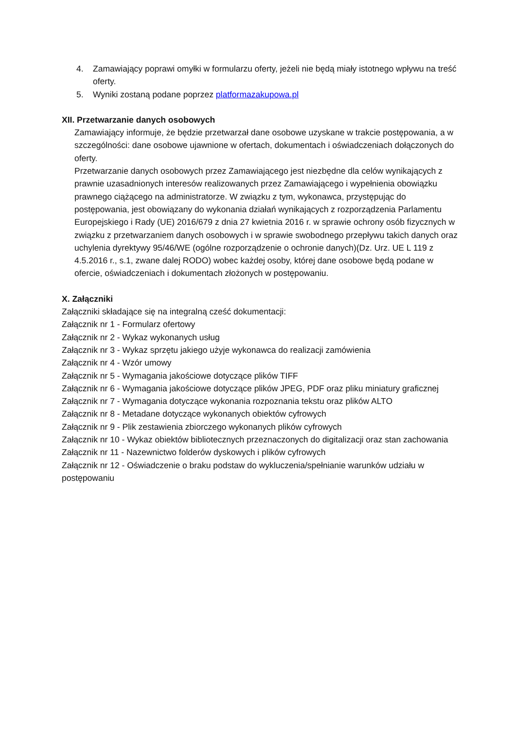4. Zamawiający poprawi omyłki w formularzu oferty, jeżeli nie będą miały istotnego wpływu na treść oferty.
5. Wyniki zostaną podane poprzez platformazakupowa.pl
XII. Przetwarzanie danych osobowych
Zamawiający informuje, że będzie przetwarzał dane osobowe uzyskane w trakcie postępowania, a w szczególności: dane osobowe ujawnione w ofertach, dokumentach i oświadczeniach dołączonych do oferty.
Przetwarzanie danych osobowych przez Zamawiającego jest niezbędne dla celów wynikających z prawnie uzasadnionych interesów realizowanych przez Zamawiającego i wypełnienia obowiązku prawnego ciążącego na administratorze. W związku z tym, wykonawca, przystępując do postępowania, jest obowiązany do wykonania działań wynikających z rozporządzenia Parlamentu Europejskiego i Rady (UE) 2016/679 z dnia 27 kwietnia 2016 r. w sprawie ochrony osób fizycznych w związku z przetwarzaniem danych osobowych i w sprawie swobodnego przepływu takich danych oraz uchylenia dyrektywy 95/46/WE (ogólne rozporządzenie o ochronie danych)(Dz. Urz. UE L 119 z 4.5.2016 r., s.1, zwane dalej RODO) wobec każdej osoby, której dane osobowe będą podane w ofercie, oświadczeniach i dokumentach złożonych w postępowaniu.
X. Załączniki
Załączniki składające się na integralną cześć dokumentacji:
Załącznik nr 1 - Formularz ofertowy
Załącznik nr 2 - Wykaz wykonanych usług
Załącznik nr 3 - Wykaz sprzętu jakiego użyje wykonawca do realizacji zamówienia
Załącznik nr 4 - Wzór umowy
Załącznik nr 5 - Wymagania jakościowe dotyczące plików TIFF
Załącznik nr 6 - Wymagania jakościowe dotyczące plików JPEG, PDF oraz pliku miniatury graficznej
Załącznik nr 7 - Wymagania dotyczące wykonania rozpoznania tekstu oraz plików ALTO
Załącznik nr 8 - Metadane dotyczące wykonanych obiektów cyfrowych
Załącznik nr 9 - Plik zestawienia zbiorczego wykonanych plików cyfrowych
Załącznik nr 10 - Wykaz obiektów bibliotecznych przeznaczonych do digitalizacji oraz stan zachowania
Załącznik nr 11 - Nazewnictwo folderów dyskowych i plików cyfrowych
Załącznik nr 12 - Oświadczenie o braku podstaw do wykluczenia/spełnianie warunków udziału w postępowaniu